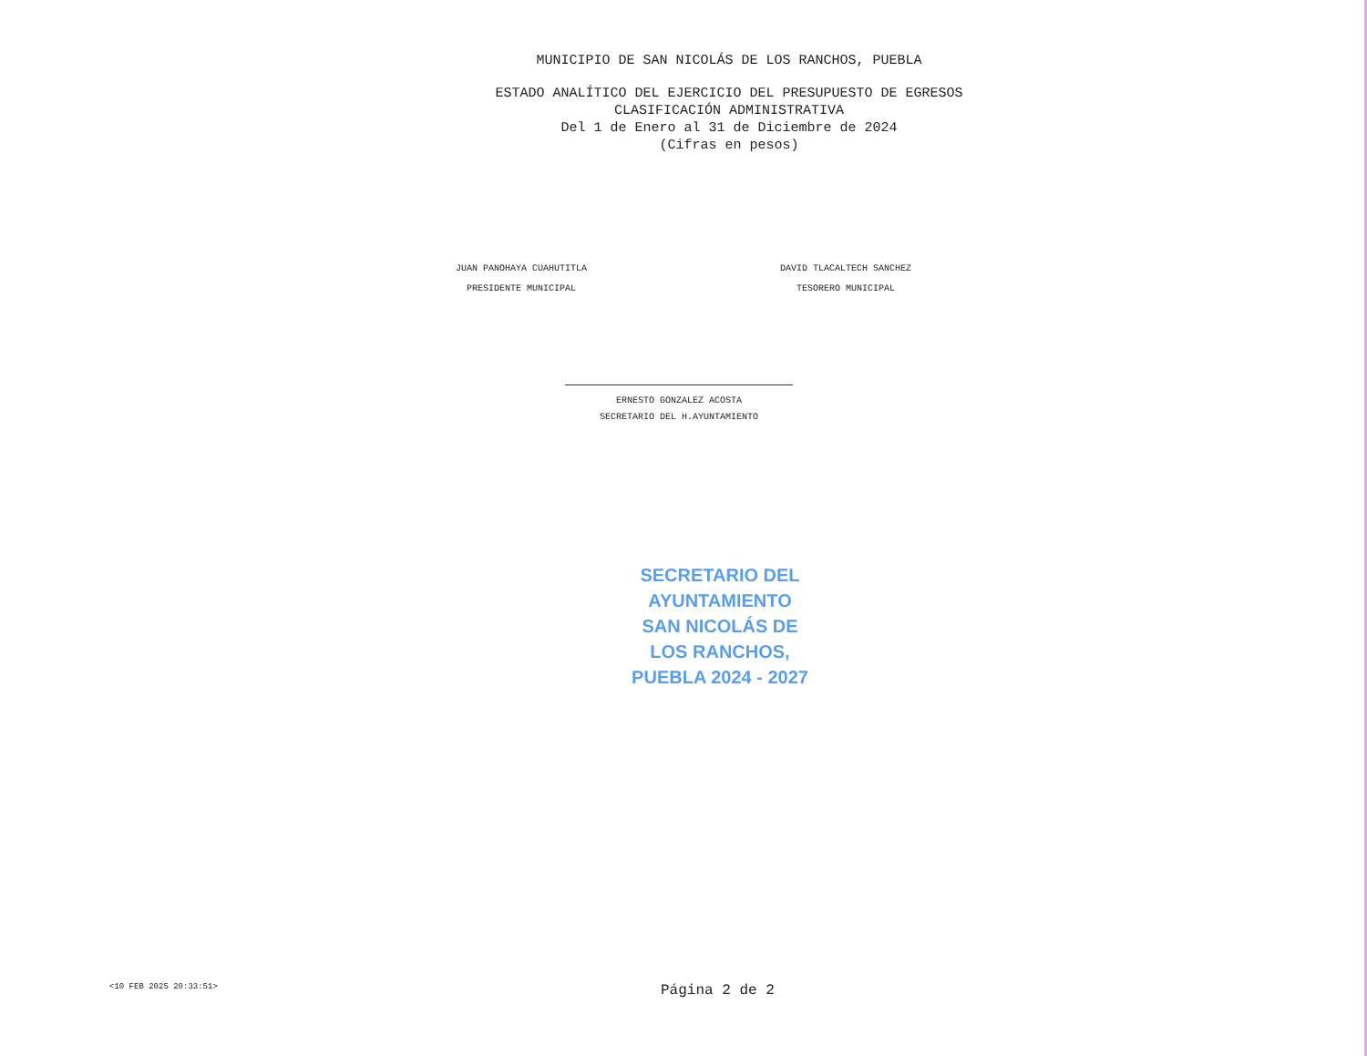MUNICIPIO DE SAN NICOLÁS DE LOS RANCHOS, PUEBLA
ESTADO ANALÍTICO DEL EJERCICIO DEL PRESUPUESTO DE EGRESOS
CLASIFICACIÓN ADMINISTRATIVA
Del 1 de Enero al 31 de Diciembre de 2024
(Cifras en pesos)
JUAN PANOHAYA CUAHUTITLA
PRESIDENTE MUNICIPAL
DAVID TLACALTECH SANCHEZ
TESORERO MUNICIPAL
ERNESTO GONZALEZ ACOSTA
SECRETARIO DEL H.AYUNTAMIENTO
SECRETARIO DEL AYUNTAMIENTO SAN NICOLÁS DE LOS RANCHOS, PUEBLA 2024 - 2027
<10 FEB 2025 20:33:51> Página 2 de 2